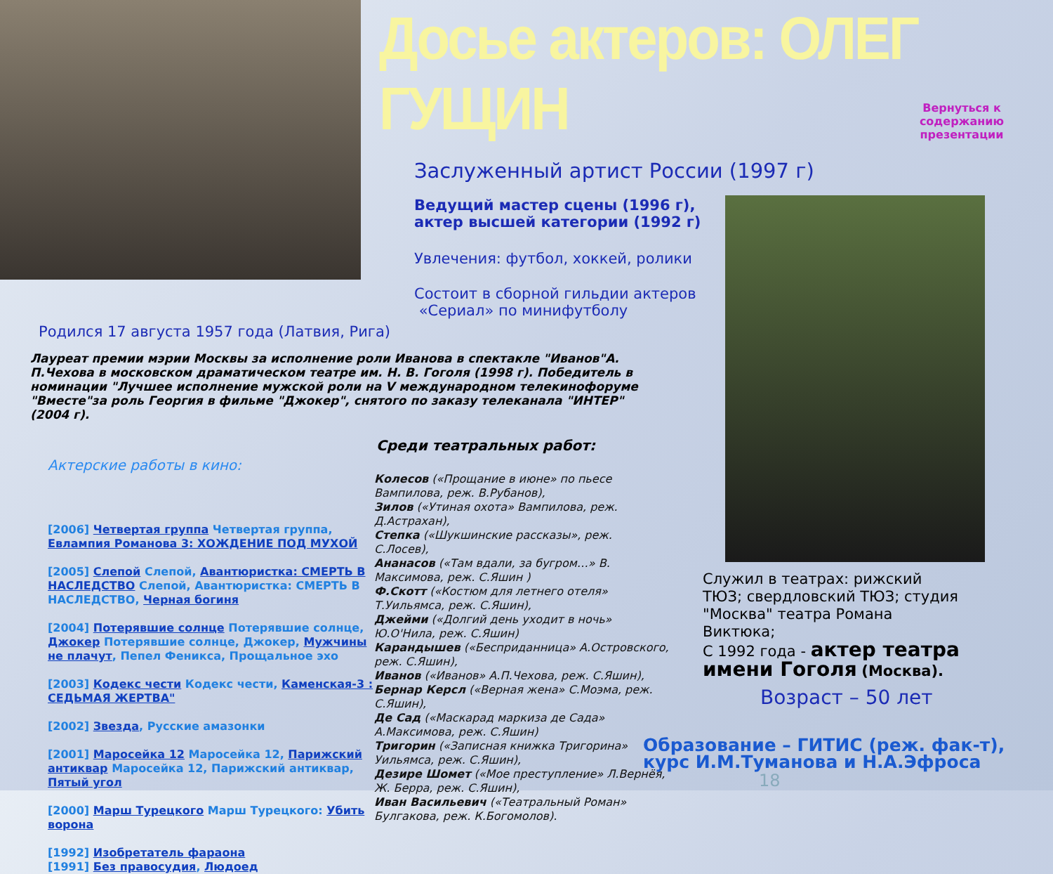Досье актеров: ОЛЕГ ГУЩИН
Заслуженный артист России (1997 г)
Ведущий мастер сцены (1996 г),
актер высшей категории (1992 г)
Увлечения: футбол, хоккей, ролики
Состоит в сборной гильдии актеров
«Сериал» по минифутболу
Вернуться к содержанию презентации
Родился 17 августа 1957 года (Латвия, Рига)
Лауреат премии мэрии Москвы за исполнение роли Иванова в спектакле "Иванов"А. П.Чехова в московском драматическом театре им. Н. В. Гоголя (1998 г). Победитель в номинации "Лучшее исполнение мужской роли на V международном телекинофоруме "Вместе"за роль Георгия в фильме "Джокер", снятого по заказу телеканала "ИНТЕР" (2004 г).
Актерские работы в кино:
[2006] Четвертая группа Четвертая группа, Евлампия Романова 3: ХОЖДЕНИЕ ПОД МУХОЙ
[2005] Слепой Слепой, Авантюристка: СМЕРТЬ В НАСЛЕДСТВО Слепой, Авантюристка: СМЕРТЬ В НАСЛЕДСТВО, Черная богиня
[2004] Потерявшие солнце Потерявшие солнце, Джокер Потерявшие солнце, Джокер, Мужчины не плачут, Пепел Феникса, Прощальное эхо
[2003] Кодекс чести Кодекс чести, Каменская-3 : СЕДЬМАЯ ЖЕРТВА"
[2002] Звезда, Русские амазонки
[2001] Маросейка 12 Маросейка 12, Парижский антиквар Маросейка 12, Парижский антиквар, Пятый угол
[2000] Марш Турецкого Марш Турецкого: Убить ворона
[1992] Изобретатель фараона
[1991] Без правосудия, Людоед
Среди театральных работ:
Колесов («Прощание в июне» по пьесе Вампилова, реж. В.Рубанов),
Зилов («Утиная охота» Вампилова, реж. Д.Астрахан),
Степка («Шукшинские рассказы», реж. С.Лосев),
Ананасов («Там вдали, за бугром…» В. Максимова, реж. С.Яшин )
Ф.Скотт («Костюм для летнего отеля» Т.Уильямса, реж. С.Яшин),
Джейми («Долгий день уходит в ночь» Ю.О'Нила, реж. С.Яшин)
Карандышев («Бесприданница» А.Островского, реж. С.Яшин),
Иванов («Иванов» А.П.Чехова, реж. С.Яшин),
Бернар Керсл («Верная жена» С.Моэма, реж. С.Яшин),
Де Сад («Маскарад маркиза де Сада» А.Максимова, реж. С.Яшин)
Тригорин («Записная книжка Тригорина» Уильямса, реж. С.Яшин),
Дезире Шомет («Мое преступление» Л.Вернёя, Ж. Берра, реж. С.Яшин),
Иван Васильевич («Театральный Роман» Булгакова, реж. К.Богомолов).
Служил в театрах: рижский ТЮЗ; свердловский ТЮЗ; студия "Москва" театра Романа Виктюка;
С 1992 года - актер театра имени Гоголя (Москва).
Возраст – 50 лет
Образование – ГИТИС (реж. фак-т), курс И.М.Туманова и Н.А.Эфроса
18